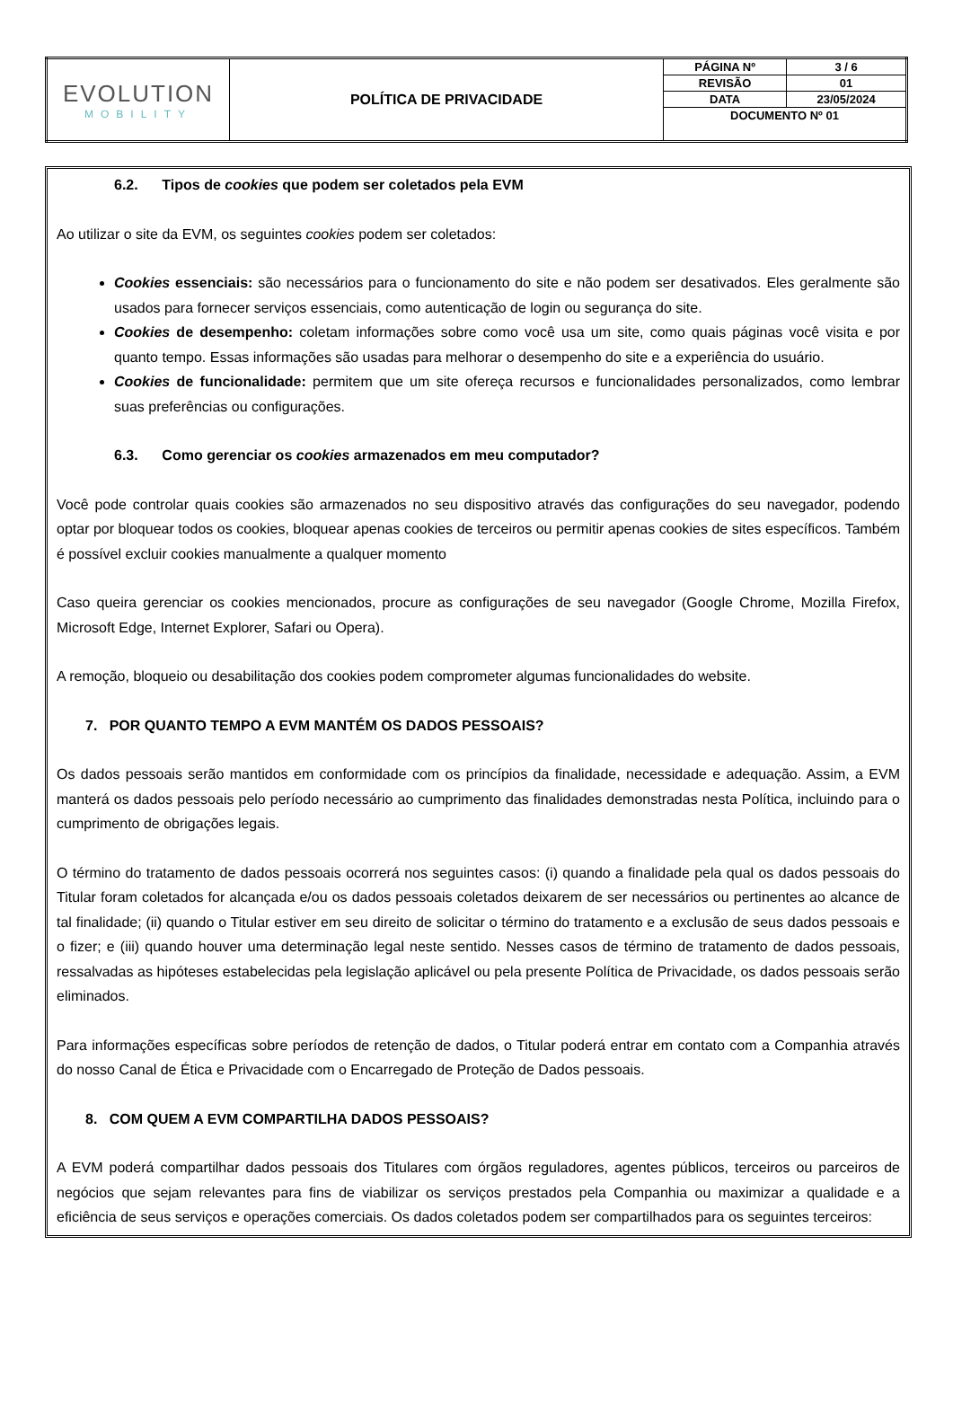| EVOLUTION MOBILITY | POLÍTICA DE PRIVACIDADE | PÁGINA Nº | 3 / 6 |
| | | REVISÃO | 01 |
| | | DATA | 23/05/2024 |
| | | DOCUMENTO Nº 01 | |
6.2. Tipos de cookies que podem ser coletados pela EVM
Ao utilizar o site da EVM, os seguintes cookies podem ser coletados:
Cookies essenciais: são necessários para o funcionamento do site e não podem ser desativados. Eles geralmente são usados para fornecer serviços essenciais, como autenticação de login ou segurança do site.
Cookies de desempenho: coletam informações sobre como você usa um site, como quais páginas você visita e por quanto tempo. Essas informações são usadas para melhorar o desempenho do site e a experiência do usuário.
Cookies de funcionalidade: permitem que um site ofereça recursos e funcionalidades personalizados, como lembrar suas preferências ou configurações.
6.3. Como gerenciar os cookies armazenados em meu computador?
Você pode controlar quais cookies são armazenados no seu dispositivo através das configurações do seu navegador, podendo optar por bloquear todos os cookies, bloquear apenas cookies de terceiros ou permitir apenas cookies de sites específicos. Também é possível excluir cookies manualmente a qualquer momento
Caso queira gerenciar os cookies mencionados, procure as configurações de seu navegador (Google Chrome, Mozilla Firefox, Microsoft Edge, Internet Explorer, Safari ou Opera).
A remoção, bloqueio ou desabilitação dos cookies podem comprometer algumas funcionalidades do website.
7. POR QUANTO TEMPO A EVM MANTÉM OS DADOS PESSOAIS?
Os dados pessoais serão mantidos em conformidade com os princípios da finalidade, necessidade e adequação. Assim, a EVM manterá os dados pessoais pelo período necessário ao cumprimento das finalidades demonstradas nesta Política, incluindo para o cumprimento de obrigações legais.
O término do tratamento de dados pessoais ocorrerá nos seguintes casos: (i) quando a finalidade pela qual os dados pessoais do Titular foram coletados for alcançada e/ou os dados pessoais coletados deixarem de ser necessários ou pertinentes ao alcance de tal finalidade; (ii) quando o Titular estiver em seu direito de solicitar o término do tratamento e a exclusão de seus dados pessoais e o fizer; e (iii) quando houver uma determinação legal neste sentido. Nesses casos de término de tratamento de dados pessoais, ressalvadas as hipóteses estabelecidas pela legislação aplicável ou pela presente Política de Privacidade, os dados pessoais serão eliminados.
Para informações específicas sobre períodos de retenção de dados, o Titular poderá entrar em contato com a Companhia através do nosso Canal de Ética e Privacidade com o Encarregado de Proteção de Dados pessoais.
8. COM QUEM A EVM COMPARTILHA DADOS PESSOAIS?
A EVM poderá compartilhar dados pessoais dos Titulares com órgãos reguladores, agentes públicos, terceiros ou parceiros de negócios que sejam relevantes para fins de viabilizar os serviços prestados pela Companhia ou maximizar a qualidade e a eficiência de seus serviços e operações comerciais. Os dados coletados podem ser compartilhados para os seguintes terceiros: